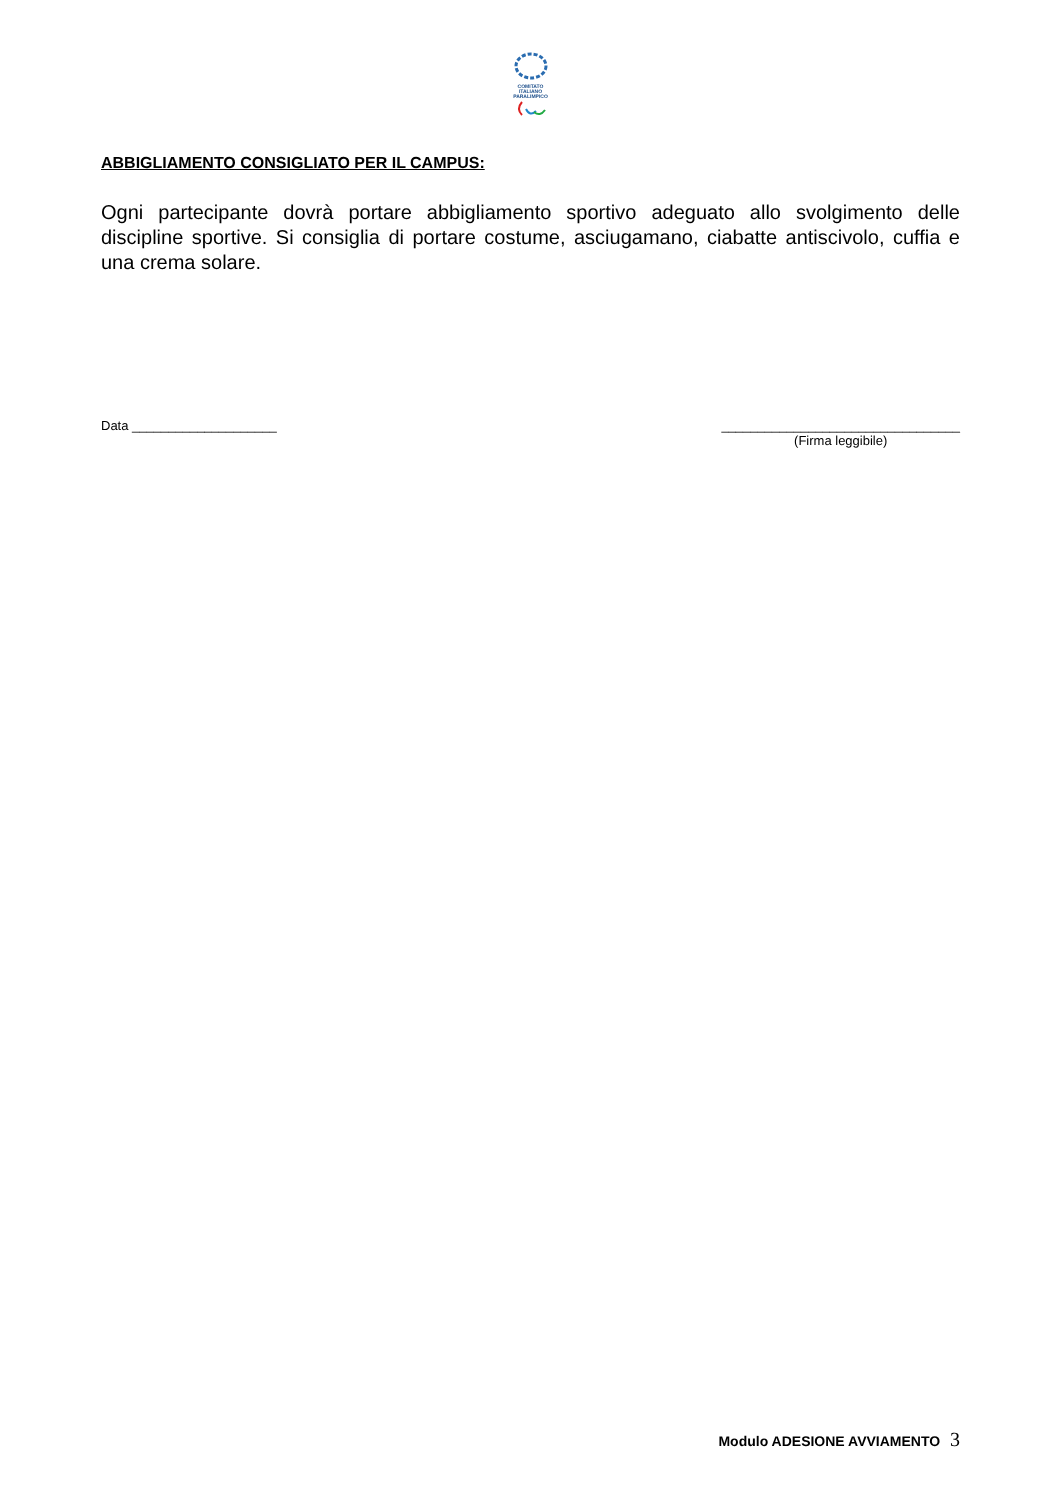COMITATO
ITALIANO
PARALIMPICO
ABBIGLIAMENTO CONSIGLIATO PER IL CAMPUS:
Ogni partecipante dovrà portare abbigliamento sportivo adeguato allo svolgimento delle discipline sportive. Si consiglia di portare costume, asciugamano, ciabatte antiscivolo, cuffia e una crema solare.
Data ____________________ _________________________________
(Firma leggibile)
Modulo ADESIONE AVVIAMENTO 3